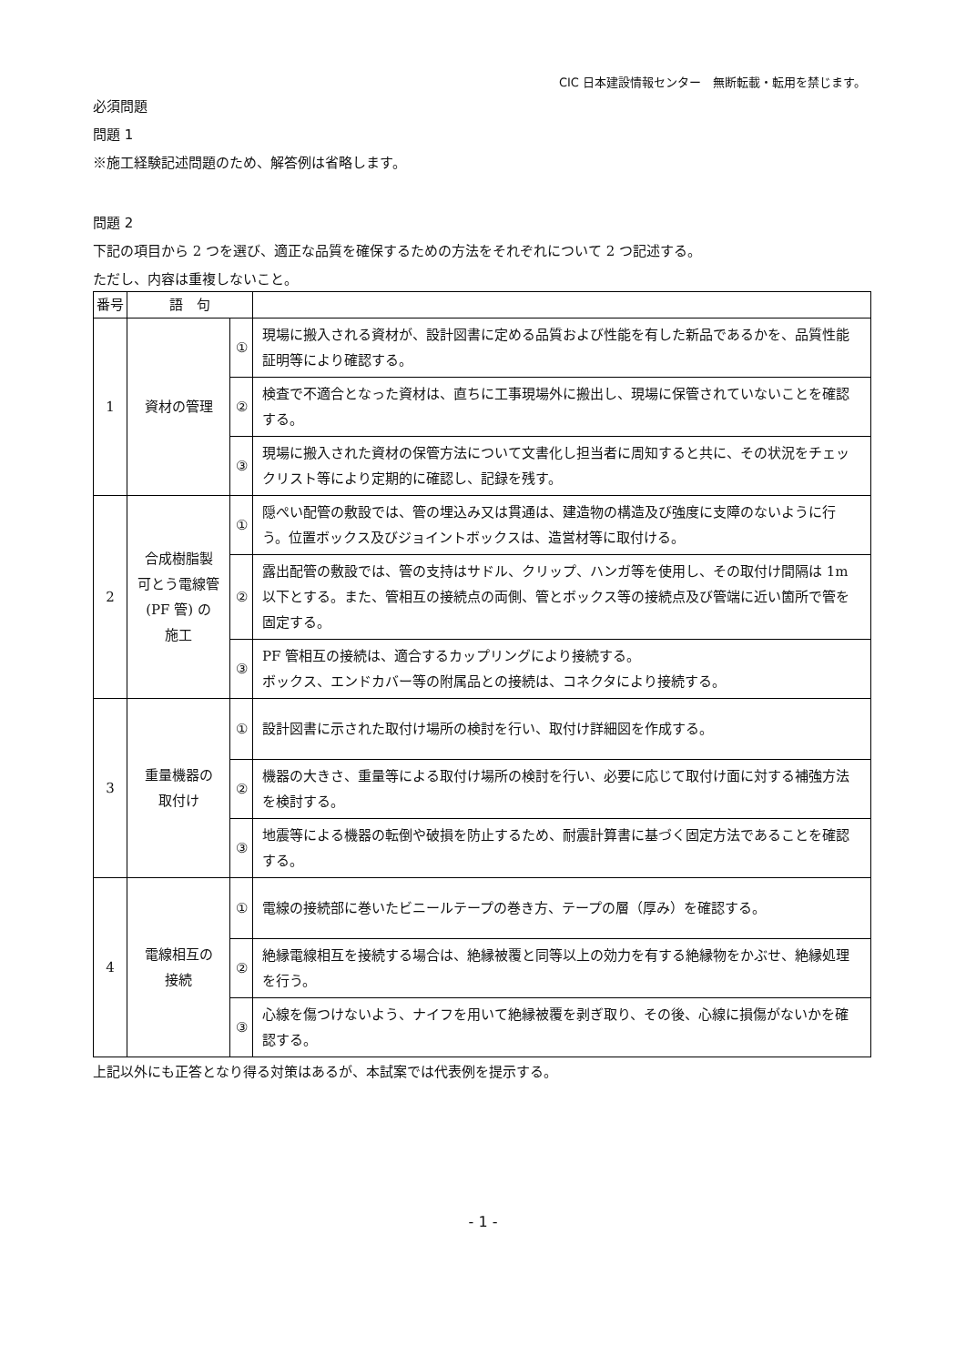CIC 日本建設情報センター　無断転載・転用を禁じます。
必須問題
問題 1
※施工経験記述問題のため、解答例は省略します。
問題 2
下記の項目から 2 つを選び、適正な品質を確保するための方法をそれぞれについて 2 つ記述する。
ただし、内容は重複しないこと。
| 番号 | 語 句 | | |
| 1 | 資材の管理 | ① | 現場に搬入される資材が、設計図書に定める品質および性能を有した新品であるかを、品質性能証明等により確認する。 |
| | | ② | 検査で不適合となった資材は、直ちに工事現場外に搬出し、現場に保管されていないことを確認する。 |
| | | ③ | 現場に搬入された資材の保管方法について文書化し担当者に周知すると共に、その状況をチェックリスト等により定期的に確認し、記録を残す。 |
| 2 | 合成樹脂製 可とう電線管 (PF 管) の 施工 | ① | 隠ぺい配管の敷設では、管の埋込み又は貫通は、建造物の構造及び強度に支障のないように行う。位置ボックス及びジョイントボックスは、造営材等に取付ける。 |
| | | ② | 露出配管の敷設では、管の支持はサドル、クリップ、ハンガ等を使用し、その取付け間隔は 1m 以下とする。また、管相互の接続点の両側、管とボックス等の接続点及び管端に近い箇所で管を固定する。 |
| | | ③ | PF 管相互の接続は、適合するカップリングにより接続する。 ボックス、エンドカバー等の附属品との接続は、コネクタにより接続する。 |
| 3 | 重量機器の 取付け | ① | 設計図書に示された取付け場所の検討を行い、取付け詳細図を作成する。 |
| | | ② | 機器の大きさ、重量等による取付け場所の検討を行い、必要に応じて取付け面に対する補強方法を検討する。 |
| | | ③ | 地震等による機器の転倒や破損を防止するため、耐震計算書に基づく固定方法であることを確認する。 |
| 4 | 電線相互の 接続 | ① | 電線の接続部に巻いたビニールテープの巻き方、テープの層（厚み）を確認する。 |
| | | ② | 絶縁電線相互を接続する場合は、絶縁被覆と同等以上の効力を有する絶縁物をかぶせ、絶縁処理を行う。 |
| | | ③ | 心線を傷つけないよう、ナイフを用いて絶縁被覆を剥ぎ取り、その後、心線に損傷がないかを確認する。 |
上記以外にも正答となり得る対策はあるが、本試案では代表例を提示する。
- 1 -